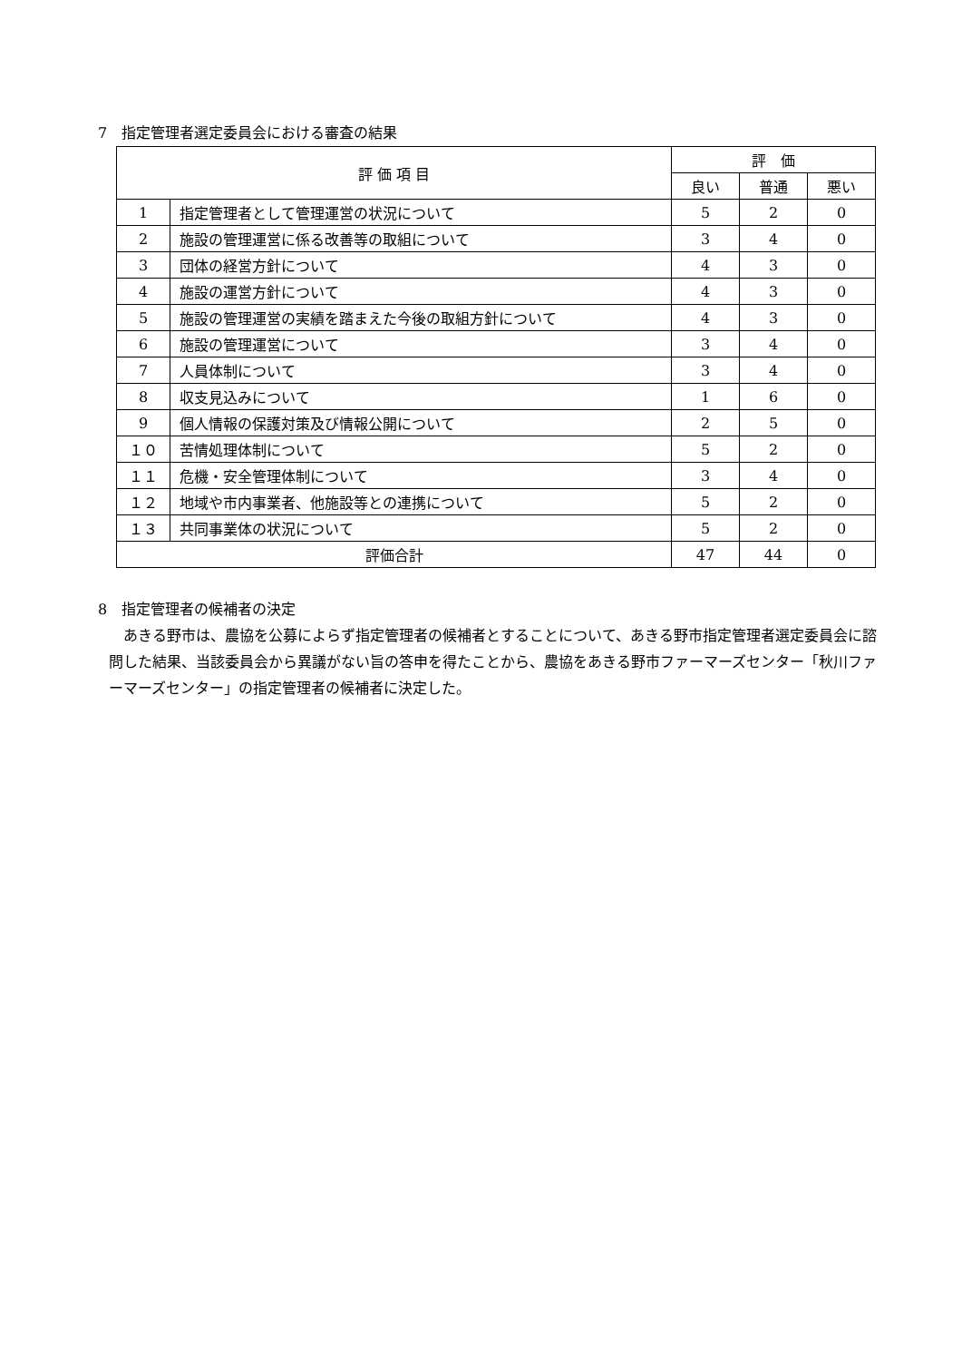7　指定管理者選定委員会における審査の結果
| 評 価 項 目 | | 評 価 | | |
| --- | --- | --- | --- | --- |
| | | 良い | 普通 | 悪い |
| 1 | 指定管理者として管理運営の状況について | 5 | 2 | 0 |
| 2 | 施設の管理運営に係る改善等の取組について | 3 | 4 | 0 |
| 3 | 団体の経営方針について | 4 | 3 | 0 |
| 4 | 施設の運営方針について | 4 | 3 | 0 |
| 5 | 施設の管理運営の実績を踏まえた今後の取組方針について | 4 | 3 | 0 |
| 6 | 施設の管理運営について | 3 | 4 | 0 |
| 7 | 人員体制について | 3 | 4 | 0 |
| 8 | 収支見込みについて | 1 | 6 | 0 |
| 9 | 個人情報の保護対策及び情報公開について | 2 | 5 | 0 |
| １０ | 苦情処理体制について | 5 | 2 | 0 |
| １１ | 危機・安全管理体制について | 3 | 4 | 0 |
| １２ | 地域や市内事業者、他施設等との連携について | 5 | 2 | 0 |
| １３ | 共同事業体の状況について | 5 | 2 | 0 |
| 評価合計 | | 47 | 44 | 0 |
8　指定管理者の候補者の決定
あきる野市は、農協を公募によらず指定管理者の候補者とすることについて、あきる野市指定管理者選定委員会に諮問した結果、当該委員会から異議がない旨の答申を得たことから、農協をあきる野市ファーマーズセンター「秋川ファーマーズセンター」の指定管理者の候補者に決定した。